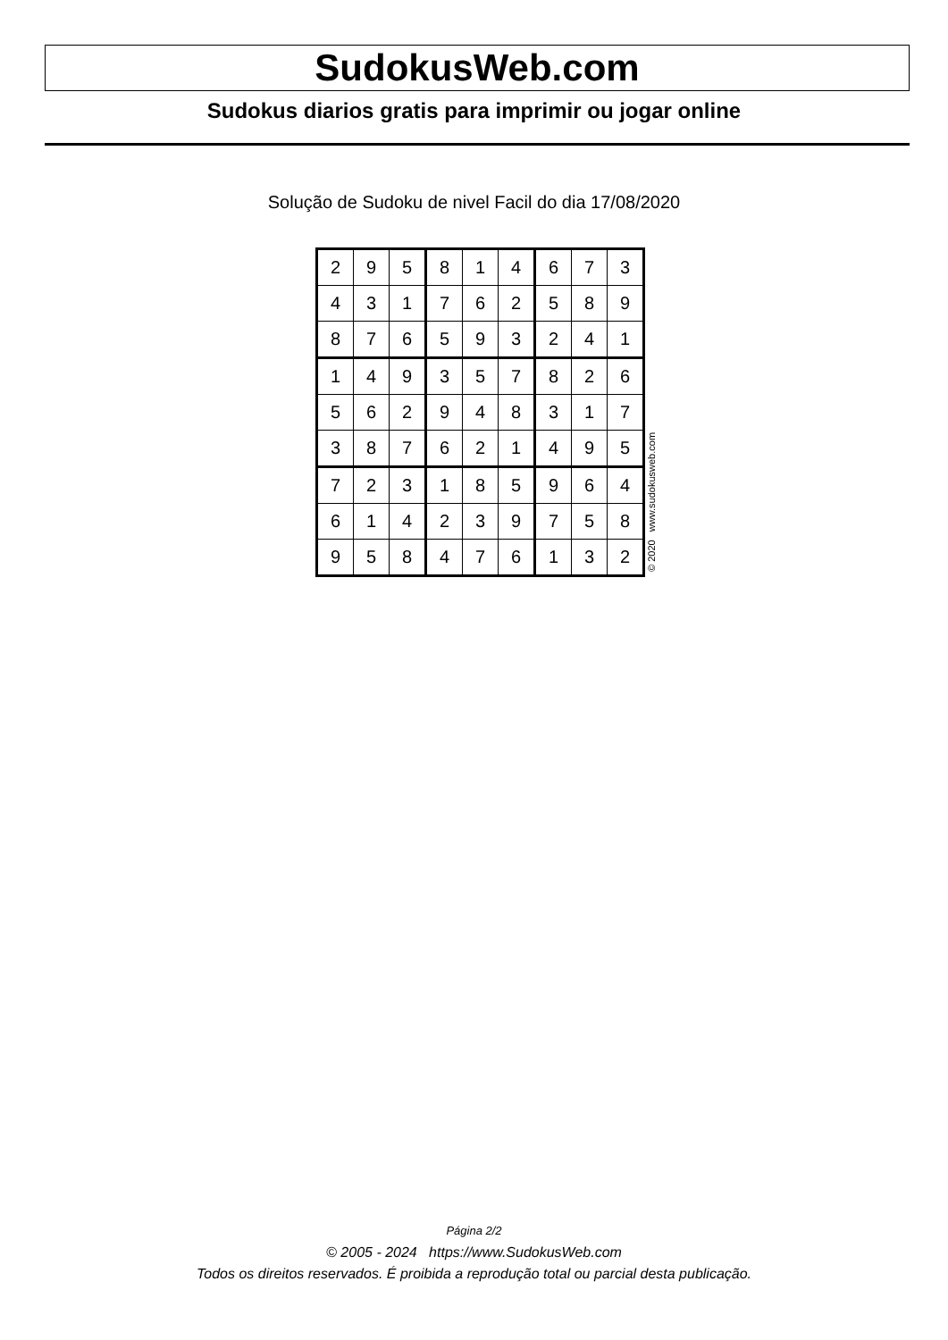SudokusWeb.com
Sudokus diarios gratis para imprimir ou jogar online
Solução de Sudoku de nivel Facil do dia 17/08/2020
| 2 | 9 | 5 | 8 | 1 | 4 | 6 | 7 | 3 |
| 4 | 3 | 1 | 7 | 6 | 2 | 5 | 8 | 9 |
| 8 | 7 | 6 | 5 | 9 | 3 | 2 | 4 | 1 |
| 1 | 4 | 9 | 3 | 5 | 7 | 8 | 2 | 6 |
| 5 | 6 | 2 | 9 | 4 | 8 | 3 | 1 | 7 |
| 3 | 8 | 7 | 6 | 2 | 1 | 4 | 9 | 5 |
| 7 | 2 | 3 | 1 | 8 | 5 | 9 | 6 | 4 |
| 6 | 1 | 4 | 2 | 3 | 9 | 7 | 5 | 8 |
| 9 | 5 | 8 | 4 | 7 | 6 | 1 | 3 | 2 |
© 2020 www.sudokusweb.com
Página 2/2
© 2005 - 2024 https://www.SudokusWeb.com
Todos os direitos reservados. É proibida a reprodução total ou parcial desta publicação.